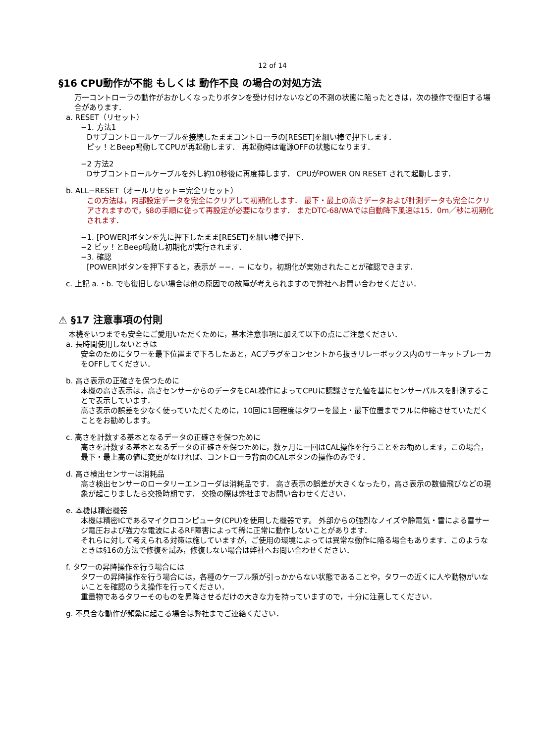12 of 14
§16 CPU動作が不能 もしくは 動作不良 の場合の対処方法
万一コントローラの動作がおかしくなったりボタンを受け付けないなどの不測の状態に陥ったときは，次の操作で復旧する場合があります．
a. RESET（リセット）
−1. 方法1
Dサブコントロールケーブルを接続したままコントローラの[RESET]を細い棒で押下します．
ピッ！とBeep鳴動してCPUが再起動します． 再起動時は電源OFFの状態になります．
−2 方法2
Dサブコントロールケーブルを外し約10秒後に再度挿します． CPUがPOWER ON RESET されて起動します．
b. ALL−RESET（オールリセット＝完全リセット）
この方法は，内部設定データを完全にクリアして初期化します． 最下・最上の高さデータおよび計測データも完全にクリアされますので，§8の手順に従って再設定が必要になります． またDTC-68/WAでは自動降下風速は15．0m／秒に初期化されます．
−1. [POWER]ボタンを先に押下したまま[RESET]を細い棒で押下．
−2 ピッ！とBeep鳴動し初期化が実行されます．
−3. 確認
[POWER]ボタンを押下すると，表示が −−．− になり，初期化が実効されたことが確認できます．
c. 上記 a.・b. でも復旧しない場合は他の原因での故障が考えられますので弊社へお問い合わせください．
⚠ §17 注意事項の付則
本機をいつまでも安全にご愛用いただくために，基本注意事項に加えて以下の点にご注意ください．
a. 長時間使用しないときは
安全のためにタワーを最下位置まで下ろしたあと，ACプラグをコンセントから抜きリレーボックス内のサーキットブレーカをOFFしてください．
b. 高さ表示の正確さを保つために
本機の高さ表示は，高さセンサーからのデータをCAL操作によってCPUに認識させた値を基にセンサーパルスを計測することで表示しています．
高さ表示の誤差を少なく使っていただくために，10回に1回程度はタワーを最上・最下位置までフルに伸縮させていただくことをお勧めします。
c. 高さを計数する基本となるデータの正確さを保つために
高さを計数する基本となるデータの正確さを保つために，数ヶ月に一回はCAL操作を行うことをお勧めします，この場合，最下・最上高の値に変更がなければ、コントローラ背面のCALボタンの操作のみです．
d. 高さ検出センサーは消耗品
高さ検出センサーのロータリーエンコーダは消耗品です． 高さ表示の誤差が大きくなったり，高さ表示の数値飛びなどの現象が起こりましたら交換時期です． 交換の際は弊社までお問い合わせください．
e. 本機は精密機器
本機は精密ICであるマイクロコンピュータ(CPU)を使用した機器です。 外部からの強烈なノイズや静電気・雷による雷サージ電圧および強力な電波によるRF障害によって稀に正常に動作しないことがあります．
それらに対して考えられる対策は施していますが，ご使用の環境によっては異常な動作に陥る場合もあります．このようなときは§16の方法で修復を試み，修復しない場合は弊社へお問い合わせください．
f. タワーの昇降操作を行う場合には
タワーの昇降操作を行う場合には，各種のケーブル類が引っかからない状態であることや，タワーの近くに人や動物がいないことを確認のうえ操作を行ってください．
重量物であるタワーそのものを昇降させるだけの大きな力を持っていますので，十分に注意してください．
g. 不具合な動作が頻繁に起こる場合は弊社までご連絡ください．